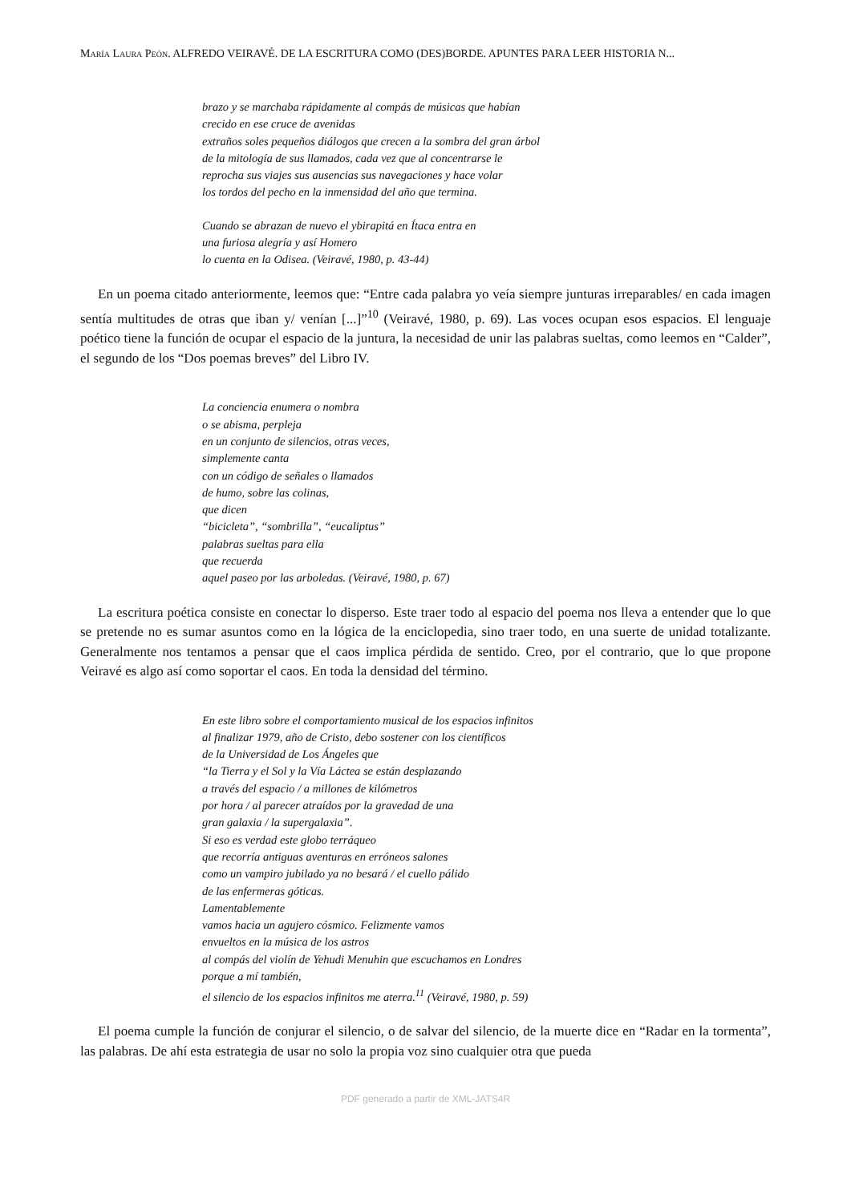María Laura Peón. ALFREDO VEIRAVÉ. DE LA ESCRITURA COMO (DES)BORDE. APUNTES PARA LEER HISTORIA N...
brazo y se marchaba rápidamente al compás de músicas que habían
crecido en ese cruce de avenidas
extraños soles pequeños diálogos que crecen a la sombra del gran árbol
de la mitología de sus llamados, cada vez que al concentrarse le
reprocha sus viajes sus ausencias sus navegaciones y hace volar
los tordos del pecho en la inmensidad del año que termina.
Cuando se abrazan de nuevo el ybirapitá en Ítaca entra en
una furiosa alegría y así Homero
lo cuenta en la Odisea. (Veiravé, 1980, p. 43-44)
En un poema citado anteriormente, leemos que: “Entre cada palabra yo veía siempre junturas irreparables/ en cada imagen sentía multitudes de otras que iban y/ venían [...]”<sup>10</sup> (Veiravé, 1980, p. 69). Las voces ocupan esos espacios. El lenguaje poético tiene la función de ocupar el espacio de la juntura, la necesidad de unir las palabras sueltas, como leemos en “Calder”, el segundo de los “Dos poemas breves” del Libro IV.
La conciencia enumera o nombra
o se abisma, perpleja
en un conjunto de silencios, otras veces,
simplemente canta
con un código de señales o llamados
de humo, sobre las colinas,
que dicen
“bicicleta”, “sombrilla”, “eucaliptus”
palabras sueltas para ella
que recuerda
aquel paseo por las arboledas. (Veiravé, 1980, p. 67)
La escritura poética consiste en conectar lo disperso. Este traer todo al espacio del poema nos lleva a entender que lo que se pretende no es sumar asuntos como en la lógica de la enciclopedia, sino traer todo, en una suerte de unidad totalizante. Generalmente nos tentamos a pensar que el caos implica pérdida de sentido. Creo, por el contrario, que lo que propone Veiravé es algo así como soportar el caos. En toda la densidad del término.
En este libro sobre el comportamiento musical de los espacios infinitos
al finalizar 1979, año de Cristo, debo sostener con los científicos
de la Universidad de Los Ángeles que
“la Tierra y el Sol y la Vía Láctea se están desplazando
a través del espacio / a millones de kilómetros
por hora / al parecer atraídos por la gravedad de una
gran galaxia / la supergalaxia”.
Si eso es verdad este globo terráqueo
que recorría antiguas aventuras en erróneos salones
como un vampiro jubilado ya no besará / el cuello pálido
de las enfermeras góticas.
Lamentablemente
vamos hacia un agujero cósmico. Felizmente vamos
envueltos en la música de los astros
al compás del violín de Yehudi Menuhin que escuchamos en Londres
porque a mí también,
el silencio de los espacios infinitos me aterra.<sup>11</sup> (Veiravé, 1980, p. 59)
El poema cumple la función de conjurar el silencio, o de salvar del silencio, de la muerte dice en “Radar en la tormenta”, las palabras. De ahí esta estrategia de usar no solo la propia voz sino cualquier otra que pueda
PDF generado a partir de XML-JATS4R